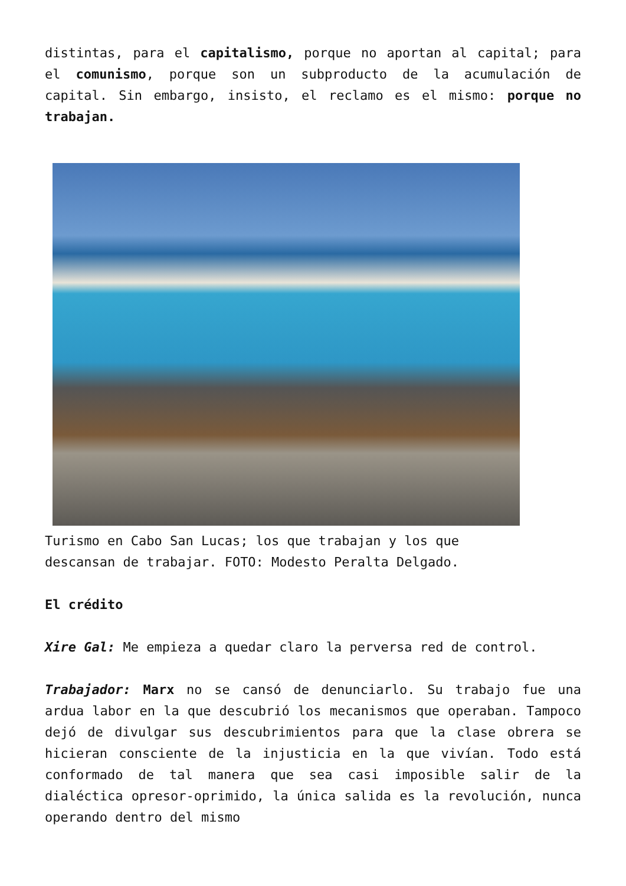distintas, para el capitalismo, porque no aportan al capital; para el comunismo, porque son un subproducto de la acumulación de capital. Sin embargo, insisto, el reclamo es el mismo: porque no trabajan.
Turismo en Cabo San Lucas; los que trabajan y los que descansan de trabajar. FOTO: Modesto Peralta Delgado.
El crédito
Xire Gal: Me empieza a quedar claro la perversa red de control.
Trabajador: Marx no se cansó de denunciarlo. Su trabajo fue una ardua labor en la que descubrió los mecanismos que operaban. Tampoco dejó de divulgar sus descubrimientos para que la clase obrera se hicieran consciente de la injusticia en la que vivían. Todo está conformado de tal manera que sea casi imposible salir de la dialéctica opresor-oprimido, la única salida es la revolución, nunca operando dentro del mismo